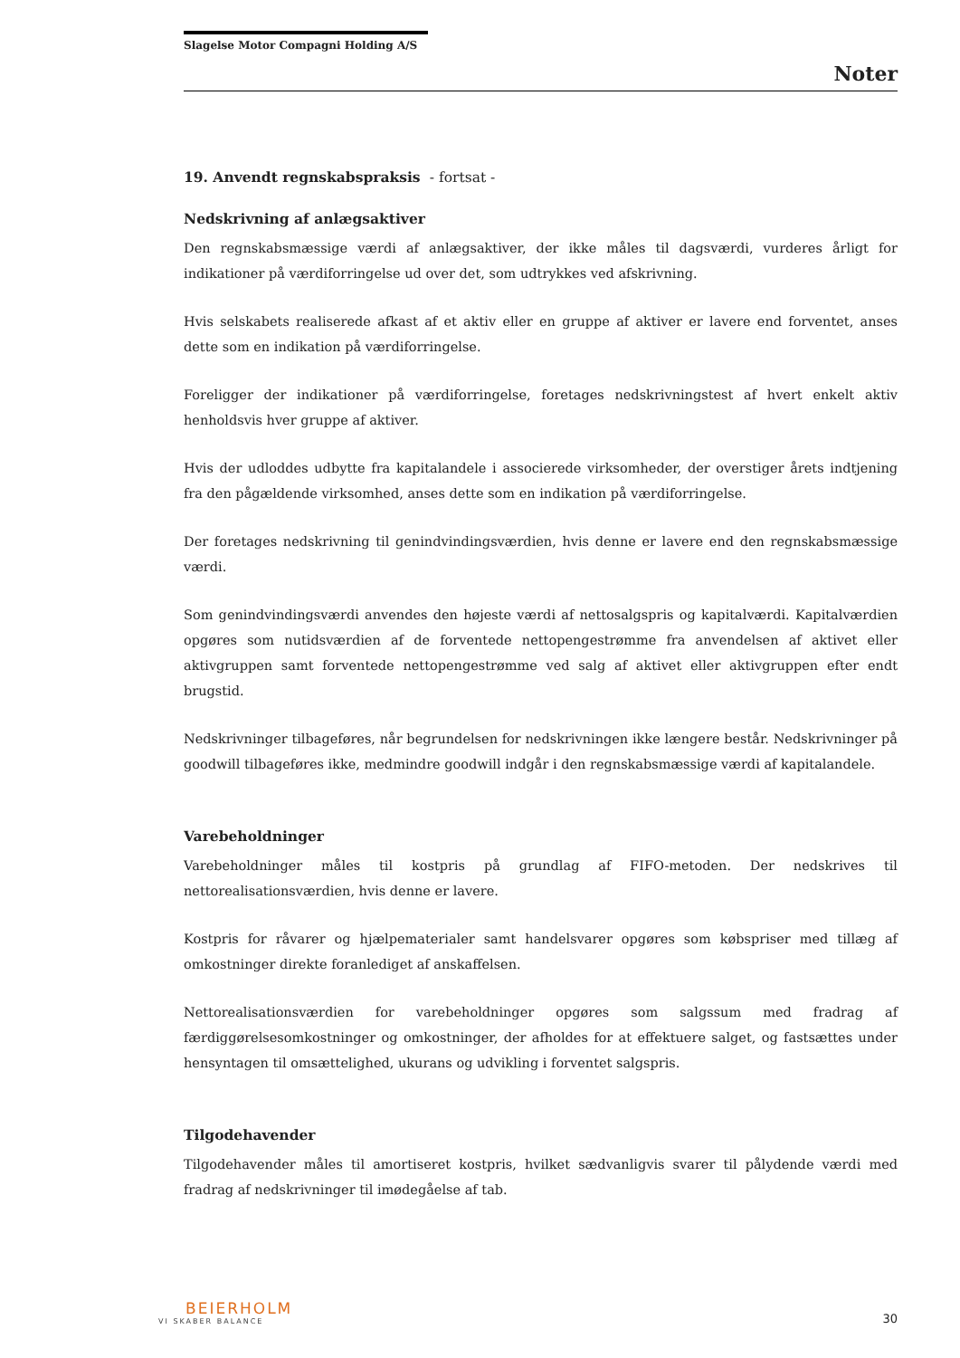Slagelse Motor Compagni Holding A/S
Noter
19. Anvendt regnskabspraksis - fortsat -
Nedskrivning af anlægsaktiver
Den regnskabsmæssige værdi af anlægsaktiver, der ikke måles til dagsværdi, vurderes årligt for indikationer på værdiforringelse ud over det, som udtrykkes ved afskrivning.
Hvis selskabets realiserede afkast af et aktiv eller en gruppe af aktiver er lavere end forventet, anses dette som en indikation på værdiforringelse.
Foreligger der indikationer på værdiforringelse, foretages nedskrivningstest af hvert enkelt aktiv henholdsvis hver gruppe af aktiver.
Hvis der udloddes udbytte fra kapitalandele i associerede virksomheder, der overstiger årets indtjening fra den pågældende virksomhed, anses dette som en indikation på værdiforringelse.
Der foretages nedskrivning til genindvindingsværdien, hvis denne er lavere end den regnskabsmæssige værdi.
Som genindvindingsværdi anvendes den højeste værdi af nettosalgspris og kapitalværdi. Kapitalværdien opgøres som nutidsværdien af de forventede nettopengestrømme fra anvendelsen af aktivet eller aktivgruppen samt forventede nettopengestrømme ved salg af aktivet eller aktivgruppen efter endt brugstid.
Nedskrivninger tilbageføres, når begrundelsen for nedskrivningen ikke længere består. Nedskrivninger på goodwill tilbageføres ikke, medmindre goodwill indgår i den regnskabsmæssige værdi af kapitalandele.
Varebeholdninger
Varebeholdninger måles til kostpris på grundlag af FIFO-metoden. Der nedskrives til nettorealisationsværdien, hvis denne er lavere.
Kostpris for råvarer og hjælpematerialer samt handelsvarer opgøres som købspriser med tillæg af omkostninger direkte foranlediget af anskaffelsen.
Nettorealisationsværdien for varebeholdninger opgøres som salgssum med fradrag af færdiggørelsesomkostninger og omkostninger, der afholdes for at effektuere salget, og fastsættes under hensyntagen til omsættelighed, ukurans og udvikling i forventet salgspris.
Tilgodehavender
Tilgodehavender måles til amortiseret kostpris, hvilket sædvanligvis svarer til pålydende værdi med fradrag af nedskrivninger til imødegåelse af tab.
BEIERHOLM
VI SKABER BALANCE
30